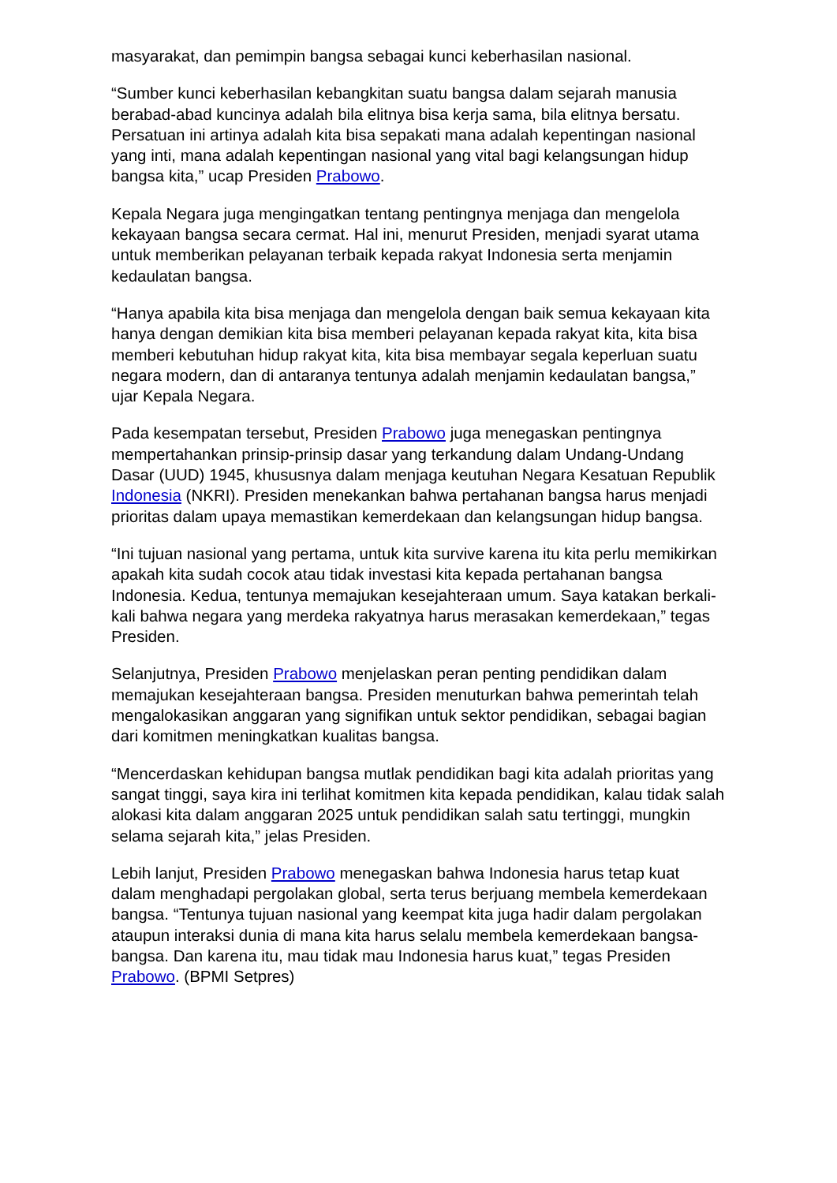masyarakat, dan pemimpin bangsa sebagai kunci keberhasilan nasional.
“Sumber kunci keberhasilan kebangkitan suatu bangsa dalam sejarah manusia berabad-abad kuncinya adalah bila elitnya bisa kerja sama, bila elitnya bersatu. Persatuan ini artinya adalah kita bisa sepakati mana adalah kepentingan nasional yang inti, mana adalah kepentingan nasional yang vital bagi kelangsungan hidup bangsa kita,” ucap Presiden Prabowo.
Kepala Negara juga mengingatkan tentang pentingnya menjaga dan mengelola kekayaan bangsa secara cermat. Hal ini, menurut Presiden, menjadi syarat utama untuk memberikan pelayanan terbaik kepada rakyat Indonesia serta menjamin kedaulatan bangsa.
“Hanya apabila kita bisa menjaga dan mengelola dengan baik semua kekayaan kita hanya dengan demikian kita bisa memberi pelayanan kepada rakyat kita, kita bisa memberi kebutuhan hidup rakyat kita, kita bisa membayar segala keperluan suatu negara modern, dan di antaranya tentunya adalah menjamin kedaulatan bangsa,” ujar Kepala Negara.
Pada kesempatan tersebut, Presiden Prabowo juga menegaskan pentingnya mempertahankan prinsip-prinsip dasar yang terkandung dalam Undang-Undang Dasar (UUD) 1945, khususnya dalam menjaga keutuhan Negara Kesatuan Republik Indonesia (NKRI). Presiden menekankan bahwa pertahanan bangsa harus menjadi prioritas dalam upaya memastikan kemerdekaan dan kelangsungan hidup bangsa.
“Ini tujuan nasional yang pertama, untuk kita survive karena itu kita perlu memikirkan apakah kita sudah cocok atau tidak investasi kita kepada pertahanan bangsa Indonesia. Kedua, tentunya memajukan kesejahteraan umum. Saya katakan berkali-kali bahwa negara yang merdeka rakyatnya harus merasakan kemerdekaan,” tegas Presiden.
Selanjutnya, Presiden Prabowo menjelaskan peran penting pendidikan dalam memajukan kesejahteraan bangsa. Presiden menuturkan bahwa pemerintah telah mengalokasikan anggaran yang signifikan untuk sektor pendidikan, sebagai bagian dari komitmen meningkatkan kualitas bangsa.
“Mencerdaskan kehidupan bangsa mutlak pendidikan bagi kita adalah prioritas yang sangat tinggi, saya kira ini terlihat komitmen kita kepada pendidikan, kalau tidak salah alokasi kita dalam anggaran 2025 untuk pendidikan salah satu tertinggi, mungkin selama sejarah kita,” jelas Presiden.
Lebih lanjut, Presiden Prabowo menegaskan bahwa Indonesia harus tetap kuat dalam menghadapi pergolakan global, serta terus berjuang membela kemerdekaan bangsa. “Tentunya tujuan nasional yang keempat kita juga hadir dalam pergolakan ataupun interaksi dunia di mana kita harus selalu membela kemerdekaan bangsa-bangsa. Dan karena itu, mau tidak mau Indonesia harus kuat,” tegas Presiden Prabowo. (BPMI Setpres)